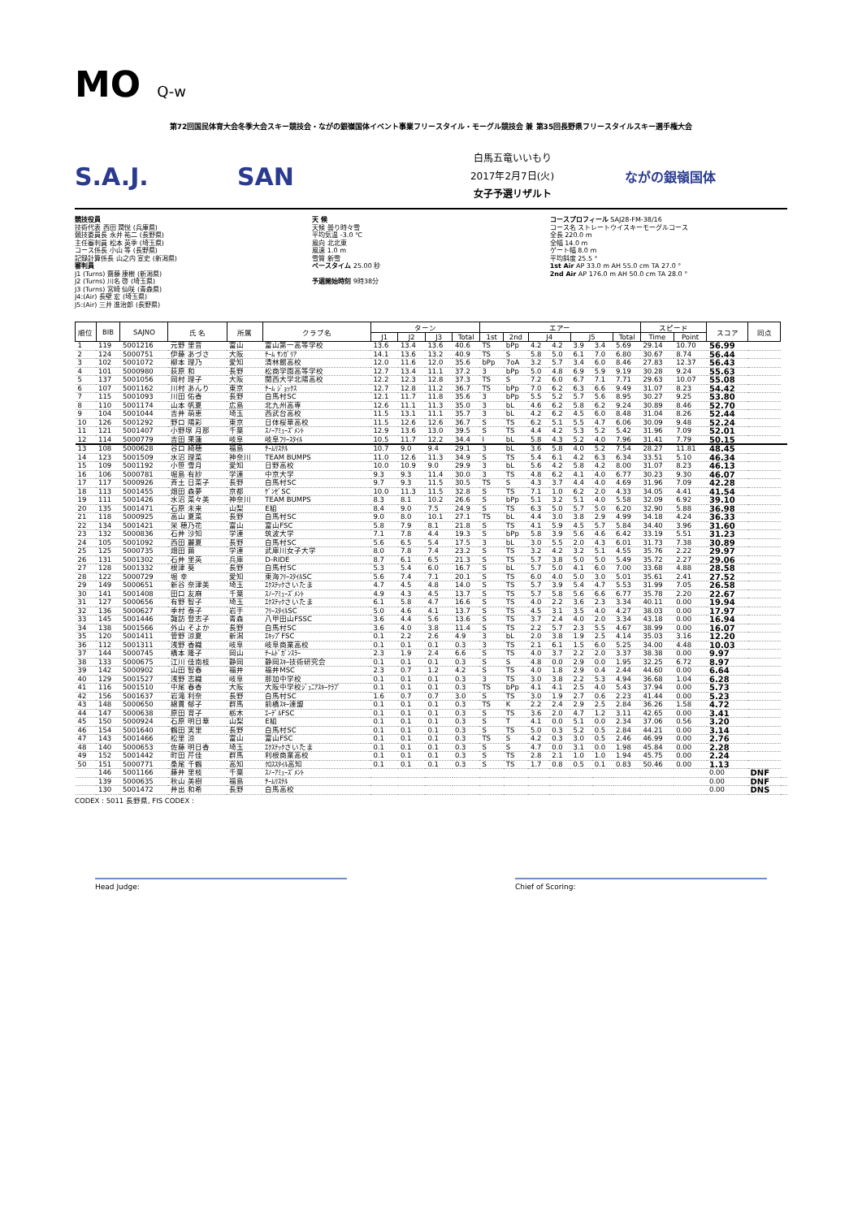MO Q-w
第72回国民体育大会冬季大会スキー競技会・ながの銀嶺国体イベント事業フリースタイル・モーグル競技会 兼 第35回長野県フリースタイルスキー選手権大会
S.A.J. SAN
白馬五竜いいもり
2017年2月7日(火)
女子予選リザルト
ながの銀嶺国体
競技役員
技術代表 西田 潤悦 (兵庫県)
競技委員長 永井 祐二 (長野県)
主任審判員 松本 英季 (埼玉県)
コース係長 小山 等 (長野県)
記録計算係長 山之内 宣史 (新潟県)
審判員
J1 (Turns) 齋藤 康樹 (新潟県)
J2 (Turns) 川名 啓 (埼玉県)
J3 (Turns) 宮崎 仙咲 (青森県)
J4:(Air) 長壁 宏 (埼玉県)
J5:(Air) 三井 進治郎 (長野県)
天 候
天候 曇り時々雪
平均気温 -3.0 ℃
風向 北北東
風速 1.0 m
雪質 新雪
ペースタイム 25.00 秒
予選開始時刻 9時38分
コースプロフィール SAJ28-FM-38/16
コース名 ストレートウイスキーモーグルコース
全長 220.0 m
全幅 14.0 m
ゲート幅 8.0 m
平均斜度 25.5 °
1st Air AP 33.0 m AH 55.0 cm TA 27.0 °
2nd Air AP 176.0 m AH 50.0 cm TA 28.0 °
| 順位 | BIB | SAJNO | 氏 名 | 所属 | クラブ名 | ターン | | | | エアー | | | | | | | スピード | | スコア | 同点 | |
| --- | --- | --- | --- | --- | --- | --- | --- | --- | --- | --- | --- | --- | --- | --- | --- | --- | --- | --- | --- | --- | --- |
| | | | | | | J1 | J2 | J3 | Total | 1st | 2nd | J4 | | J5 | | Total | Time | Point | | | |
| 1 | 119 | 5001216 | 元野 里音 | 富山 | 富山第一高等学校 | 13.6 | 13.4 | 13.6 | 40.6 | TS | bPp | 4.2 | 4.2 | 3.9 | 3.4 | 5.69 | 29.14 | 10.70 | 56.99 | | |
| 2 | 124 | 5000751 | 伊藤 あづさ | 大阪 | ﾁｰﾑ ｻﾝｶﾞﾘｱ | 14.1 | 13.6 | 13.2 | 40.9 | TS | S | 5.8 | 5.0 | 6.1 | 7.0 | 6.80 | 30.67 | 8.74 | 56.44 | | |
| 3 | 102 | 5001072 | 柳本 理乃 | 愛知 | 清林館高校 | 12.0 | 11.6 | 12.0 | 35.6 | bPp | 7oA | 3.2 | 5.7 | 3.4 | 6.0 | 8.46 | 27.83 | 12.37 | 56.43 | | |
| 4 | 101 | 5000980 | 荻原 和 | 長野 | 松商学園高等学校 | 12.7 | 13.4 | 11.1 | 37.2 | 3 | bPp | 5.0 | 4.8 | 6.9 | 5.9 | 9.19 | 30.28 | 9.24 | 55.63 | | |
| 5 | 137 | 5001056 | 岡村 理子 | 大阪 | 関西大学北陽高校 | 12.2 | 12.3 | 12.8 | 37.3 | TS | S | 7.2 | 6.0 | 6.7 | 7.1 | 7.71 | 29.63 | 10.07 | 55.08 | | |
| 6 | 107 | 5001162 | 川村 あんり | 東京 | ﾁｰﾑ ｼﾞｮｯｸｽ | 12.7 | 12.8 | 11.2 | 36.7 | TS | bPp | 7.0 | 6.2 | 6.3 | 6.6 | 9.49 | 31.07 | 8.23 | 54.42 | | |
| 7 | 115 | 5001093 | 川田 佑香 | 長野 | 白馬村SC | 12.1 | 11.7 | 11.8 | 35.6 | 3 | bPp | 5.5 | 5.2 | 5.7 | 5.6 | 8.95 | 30.27 | 9.25 | 53.80 | | |
| 8 | 110 | 5001174 | 山本 帆夏 | 広島 | 北九州高専 | 12.6 | 11.1 | 11.3 | 35.0 | 3 | bL | 4.6 | 6.2 | 5.8 | 6.2 | 9.24 | 30.89 | 8.46 | 52.70 | | |
| 9 | 104 | 5001044 | 吉井 萌恵 | 埼玉 | 西武台高校 | 11.5 | 13.1 | 11.1 | 35.7 | 3 | bL | 4.2 | 6.2 | 4.5 | 6.0 | 8.48 | 31.04 | 8.26 | 52.44 | | |
| 10 | 126 | 5001292 | 野口 陽彩 | 東京 | 日体桜華高校 | 11.5 | 12.6 | 12.6 | 36.7 | S | TS | 6.2 | 5.1 | 5.5 | 4.7 | 6.06 | 30.09 | 9.48 | 52.24 | | |
| 11 | 121 | 5001407 | 小野塚 月那 | 千葉 | ｽﾉｰｱﾐｭｰｽﾞﾒﾝﾄ | 12.9 | 13.6 | 13.0 | 39.5 | S | TS | 4.4 | 4.2 | 5.3 | 5.2 | 5.42 | 31.96 | 7.09 | 52.01 | | |
| 12 | 114 | 5000779 | 吉田 果蓮 | 岐阜 | 岐阜ﾌﾘｰｽﾀｲﾙ | 10.5 | 11.7 | 12.2 | 34.4 | I | bL | 5.8 | 4.3 | 5.2 | 4.0 | 7.96 | 31.41 | 7.79 | 50.15 | | |
| 13 | 108 | 5000628 | 谷口 綺穂 | 福島 | ﾁｰﾑﾘｽﾃﾙ | 10.7 | 9.0 | 9.4 | 29.1 | 3 | bL | 3.6 | 5.8 | 4.0 | 5.2 | 7.54 | 28.27 | 11.81 | 48.45 | | |
| 14 | 123 | 5001509 | 水沼 理菜 | 神奈川 | TEAM BUMPS | 11.0 | 12.6 | 11.3 | 34.9 | S | TS | 5.4 | 6.1 | 4.2 | 6.3 | 6.34 | 33.51 | 5.10 | 46.34 | | |
| 15 | 109 | 5001192 | 小笹 雪月 | 愛知 | 日野高校 | 10.0 | 10.9 | 9.0 | 29.9 | 3 | bL | 5.6 | 4.2 | 5.8 | 4.2 | 8.00 | 31.07 | 8.23 | 46.13 | | |
| 16 | 106 | 5000781 | 堀島 有紗 | 学連 | 中京大学 | 9.3 | 9.3 | 11.4 | 30.0 | 3 | TS | 4.8 | 6.2 | 4.1 | 4.0 | 6.77 | 30.23 | 9.30 | 46.07 | | |
| 17 | 117 | 5000926 | 斉土 日菜子 | 長野 | 白馬村SC | 9.7 | 9.3 | 11.5 | 30.5 | TS | S | 4.3 | 3.7 | 4.4 | 4.0 | 4.69 | 31.96 | 7.09 | 42.28 | | |
| 18 | 113 | 5001455 | 畑田 森夢 | 京都 | ｹﾞﾝｾﾞSC | 10.0 | 11.3 | 11.5 | 32.8 | S | TS | 7.1 | 1.0 | 6.2 | 2.0 | 4.33 | 34.05 | 4.41 | 41.54 | | |
| 19 | 111 | 5001426 | 水沼 菜々美 | 神奈川 | TEAM BUMPS | 8.3 | 8.1 | 10.2 | 26.6 | S | bPp | 5.1 | 3.2 | 5.1 | 4.0 | 5.58 | 32.09 | 6.92 | 39.10 | | |
| 20 | 135 | 5001471 | 石原 未来 | 山梨 | E組 | 8.4 | 9.0 | 7.5 | 24.9 | S | TS | 6.3 | 5.0 | 5.7 | 5.0 | 6.20 | 32.90 | 5.88 | 36.98 | | |
| 21 | 118 | 5000925 | 高山 夏菜 | 長野 | 白馬村SC | 9.0 | 8.0 | 10.1 | 27.1 | TS | bL | 4.4 | 3.0 | 3.8 | 2.9 | 4.99 | 34.18 | 4.24 | 36.33 | | |
| 22 | 134 | 5001421 | 栄 穂乃花 | 富山 | 富山FSC | 5.8 | 7.9 | 8.1 | 21.8 | S | TS | 4.1 | 5.9 | 4.5 | 5.7 | 5.84 | 34.40 | 3.96 | 31.60 | | |
| 23 | 132 | 5000836 | 石井 沙知 | 学連 | 筑波大学 | 7.1 | 7.8 | 4.4 | 19.3 | S | bPp | 5.8 | 3.9 | 5.6 | 4.6 | 6.42 | 33.19 | 5.51 | 31.23 | | |
| 24 | 105 | 5001092 | 西田 麗夏 | 長野 | 白馬村SC | 5.6 | 6.5 | 5.4 | 17.5 | 3 | bL | 3.0 | 5.5 | 2.0 | 4.3 | 6.01 | 31.73 | 7.38 | 30.89 | | |
| 25 | 125 | 5000735 | 畑田 繭 | 学連 | 武庫川女子大学 | 8.0 | 7.8 | 7.4 | 23.2 | S | TS | 3.2 | 4.2 | 3.2 | 5.1 | 4.55 | 35.76 | 2.22 | 29.97 | | |
| 26 | 131 | 5001302 | 石井 里英 | 兵庫 | D-RIDE | 8.7 | 6.1 | 6.5 | 21.3 | S | TS | 5.7 | 3.8 | 5.0 | 5.0 | 5.49 | 35.72 | 2.27 | 29.06 | | |
| 27 | 128 | 5001332 | 根津 葵 | 長野 | 白馬村SC | 5.3 | 5.4 | 6.0 | 16.7 | S | bL | 5.7 | 5.0 | 4.1 | 6.0 | 7.00 | 33.68 | 4.88 | 28.58 | | |
| 28 | 122 | 5000729 | 堀 幸 | 愛知 | 東海ﾌﾘｰｽﾀｲﾙSC | 5.6 | 7.4 | 7.1 | 20.1 | S | TS | 6.0 | 4.0 | 5.0 | 3.0 | 5.01 | 35.61 | 2.41 | 27.52 | | |
| 29 | 149 | 5000651 | 新谷 奈津美 | 埼玉 | ｴｸｽﾃｯｸさいたま | 4.7 | 4.5 | 4.8 | 14.0 | S | TS | 5.7 | 3.9 | 5.4 | 4.7 | 5.53 | 31.99 | 7.05 | 26.58 | | |
| 30 | 141 | 5001408 | 田口 友麻 | 千葉 | ｽﾉｰｱﾐｭｰｽﾞﾒﾝﾄ | 4.9 | 4.3 | 4.5 | 13.7 | S | TS | 5.7 | 5.8 | 5.6 | 6.6 | 6.77 | 35.78 | 2.20 | 22.67 | | |
| 31 | 127 | 5000656 | 有野 智子 | 埼玉 | ｴｸｽﾃｯｸさいたま | 6.1 | 5.8 | 4.7 | 16.6 | S | TS | 4.0 | 2.2 | 3.6 | 2.3 | 3.34 | 40.11 | 0.00 | 19.94 | | |
| 32 | 136 | 5000627 | 季村 泰子 | 岩手 | ﾌﾘｰｽﾀｲﾙSC | 5.0 | 4.6 | 4.1 | 13.7 | S | TS | 4.5 | 3.1 | 3.5 | 4.0 | 4.27 | 38.03 | 0.00 | 17.97 | | |
| 33 | 145 | 5001446 | 諏訪 登志子 | 青森 | 八甲田山FSSC | 3.6 | 4.4 | 5.6 | 13.6 | S | TS | 3.7 | 2.4 | 4.0 | 2.0 | 3.34 | 43.18 | 0.00 | 16.94 | | |
| 34 | 138 | 5001566 | 外山 そよか | 長野 | 白馬村SC | 3.6 | 4.0 | 3.8 | 11.4 | S | TS | 2.2 | 5.7 | 2.3 | 5.5 | 4.67 | 38.99 | 0.00 | 16.07 | | |
| 35 | 120 | 5001411 | 菅野 涼夏 | 新潟 | ｴｷｯﾌﾟFSC | 0.1 | 2.2 | 2.6 | 4.9 | 3 | bL | 2.0 | 3.8 | 1.9 | 2.5 | 4.14 | 35.03 | 3.16 | 12.20 | | |
| 36 | 112 | 5001311 | 浅野 香織 | 岐阜 | 岐阜商業高校 | 0.1 | 0.1 | 0.1 | 0.3 | 3 | TS | 2.1 | 6.1 | 1.5 | 6.0 | 5.25 | 34.00 | 4.48 | 10.03 | | |
| 37 | 144 | 5000745 | 橋本 隆子 | 岡山 | ﾁｰﾑﾄﾞｶﾞﾝｽﾗｰ | 2.3 | 1.9 | 2.4 | 6.6 | S | TS | 4.0 | 3.7 | 2.2 | 2.0 | 3.37 | 38.38 | 0.00 | 9.97 | | |
| 38 | 133 | 5000675 | 江川 佳南枝 | 静岡 | 静岡ｽｷｰ技術研究会 | 0.1 | 0.1 | 0.1 | 0.3 | S | S | 4.8 | 0.0 | 2.9 | 0.0 | 1.95 | 32.25 | 6.72 | 8.97 | | |
| 39 | 142 | 5000902 | 山田 智春 | 福井 | 福井MSC | 2.3 | 0.7 | 1.2 | 4.2 | S | TS | 4.0 | 1.8 | 2.9 | 0.4 | 2.44 | 44.60 | 0.00 | 6.64 | | |
| 40 | 129 | 5001527 | 浅野 志織 | 岐阜 | 那加中学校 | 0.1 | 0.1 | 0.1 | 0.3 | 3 | TS | 3.0 | 3.8 | 2.2 | 5.3 | 4.94 | 36.68 | 1.04 | 6.28 | | |
| 41 | 116 | 5001510 | 中尾 春香 | 大阪 | 大阪中学校ｼﾞｭﾆｱｽｷｰｸﾗﾌﾞ | 0.1 | 0.1 | 0.1 | 0.3 | TS | bPp | 4.1 | 4.1 | 2.5 | 4.0 | 5.43 | 37.94 | 0.00 | 5.73 | | |
| 42 | 156 | 5001637 | 岩滝 利奈 | 長野 | 白馬村SC | 1.6 | 0.7 | 0.7 | 3.0 | S | TS | 3.0 | 1.9 | 2.7 | 0.6 | 2.23 | 41.44 | 0.00 | 5.23 | | |
| 43 | 148 | 5000650 | 綿貫 郁子 | 群馬 | 前橋ｽｷｰ連盟 | 0.1 | 0.1 | 0.1 | 0.3 | TS | K | 2.2 | 2.4 | 2.9 | 2.5 | 2.84 | 36.26 | 1.58 | 4.72 | | |
| 44 | 147 | 5000638 | 原田 育子 | 栃木 | ｴｰﾃﾞﾙFSC | 0.1 | 0.1 | 0.1 | 0.3 | S | TS | 3.6 | 2.0 | 4.7 | 1.2 | 3.11 | 42.65 | 0.00 | 3.41 | | |
| 45 | 150 | 5000924 | 石原 明日華 | 山梨 | E組 | 0.1 | 0.1 | 0.1 | 0.3 | S | T | 4.1 | 0.0 | 5.1 | 0.0 | 2.34 | 37.06 | 0.56 | 3.20 | | |
| 46 | 154 | 5001640 | 鶴田 実里 | 長野 | 白馬村SC | 0.1 | 0.1 | 0.1 | 0.3 | S | TS | 5.0 | 0.3 | 5.2 | 0.5 | 2.84 | 44.21 | 0.00 | 3.14 | | |
| 47 | 143 | 5001466 | 松里 涼 | 富山 | 富山FSC | 0.1 | 0.1 | 0.1 | 0.3 | TS | S | 4.2 | 0.3 | 3.0 | 0.5 | 2.46 | 46.99 | 0.00 | 2.76 | | |
| 48 | 140 | 5000653 | 佐藤 明日香 | 埼玉 | ｴｸｽﾃｯｸさいたま | 0.1 | 0.1 | 0.1 | 0.3 | S | S | 4.7 | 0.0 | 3.1 | 0.0 | 1.98 | 45.84 | 0.00 | 2.28 | | |
| 49 | 152 | 5001442 | 町田 芹佳 | 群馬 | 利根商業高校 | 0.1 | 0.1 | 0.1 | 0.3 | S | TS | 2.8 | 2.1 | 1.0 | 1.0 | 1.94 | 45.75 | 0.00 | 2.24 | | |
| 50 | 151 | 5000771 | 桑尾 千鶴 | 高知 | ｸﾛｽｽﾀｲﾙ高知 | 0.1 | 0.1 | 0.1 | 0.3 | S | TS | 1.7 | 0.8 | 0.5 | 0.1 | 0.83 | 50.46 | 0.00 | 1.13 | | |
| | 146 | 5001166 | 藤井 里枝 | 千葉 | ｽﾉｰｱﾐｭｰｽﾞﾒﾝﾄ | | | | | | | | | | | | | | 0.00 | DNF | |
| | 139 | 5000635 | 秋山 美樹 | 福島 | ﾁｰﾑﾘｽﾃﾙ | | | | | | | | | | | | | | 0.00 | DNF | |
| | 130 | 5001472 | 井出 和希 | 長野 | 白馬高校 | | | | | | | | | | | | | | 0.00 | DNS | |
CODEX : 5011 長野県, FIS CODEX :
Head Judge: Chief of Scoring: